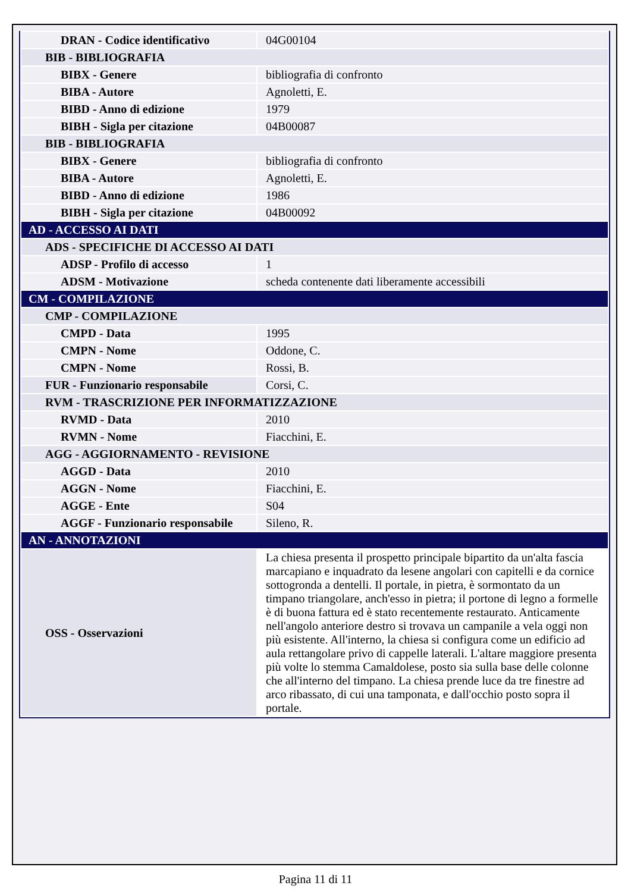| DRAN - Codice identificativo | 04G00104 |
| BIB - BIBLIOGRAFIA | |
| BIBX - Genere | bibliografia di confronto |
| BIBA - Autore | Agnoletti, E. |
| BIBD - Anno di edizione | 1979 |
| BIBH - Sigla per citazione | 04B00087 |
| BIB - BIBLIOGRAFIA | |
| BIBX - Genere | bibliografia di confronto |
| BIBA - Autore | Agnoletti, E. |
| BIBD - Anno di edizione | 1986 |
| BIBH - Sigla per citazione | 04B00092 |
| AD - ACCESSO AI DATI | |
| ADS - SPECIFICHE DI ACCESSO AI DATI | |
| ADSP - Profilo di accesso | 1 |
| ADSM - Motivazione | scheda contenente dati liberamente accessibili |
| CM - COMPILAZIONE | |
| CMP - COMPILAZIONE | |
| CMPD - Data | 1995 |
| CMPN - Nome | Oddone, C. |
| CMPN - Nome | Rossi, B. |
| FUR - Funzionario responsabile | Corsi, C. |
| RVM - TRASCRIZIONE PER INFORMATIZZAZIONE | |
| RVMD - Data | 2010 |
| RVMN - Nome | Fiacchini, E. |
| AGG - AGGIORNAMENTO - REVISIONE | |
| AGGD - Data | 2010 |
| AGGN - Nome | Fiacchini, E. |
| AGGE - Ente | S04 |
| AGGF - Funzionario responsabile | Sileno, R. |
| AN - ANNOTAZIONI | |
| OSS - Osservazioni | La chiesa presenta il prospetto principale bipartito da un'alta fascia marcapiano e inquadrato da lesene angolari con capitelli e da cornice sottogronda a dentelli. Il portale, in pietra, è sormontato da un timpano triangolare, anch'esso in pietra; il portone di legno a formelle è di buona fattura ed è stato recentemente restaurato. Anticamente nell'angolo anteriore destro si trovava un campanile a vela oggi non più esistente. All'interno, la chiesa si configura come un edificio ad aula rettangolare privo di cappelle laterali. L'altare maggiore presenta più volte lo stemma Camaldolese, posto sia sulla base delle colonne che all'interno del timpano. La chiesa prende luce da tre finestre ad arco ribassato, di cui una tamponata, e dall'occhio posto sopra il portale. |
Pagina 11 di 11